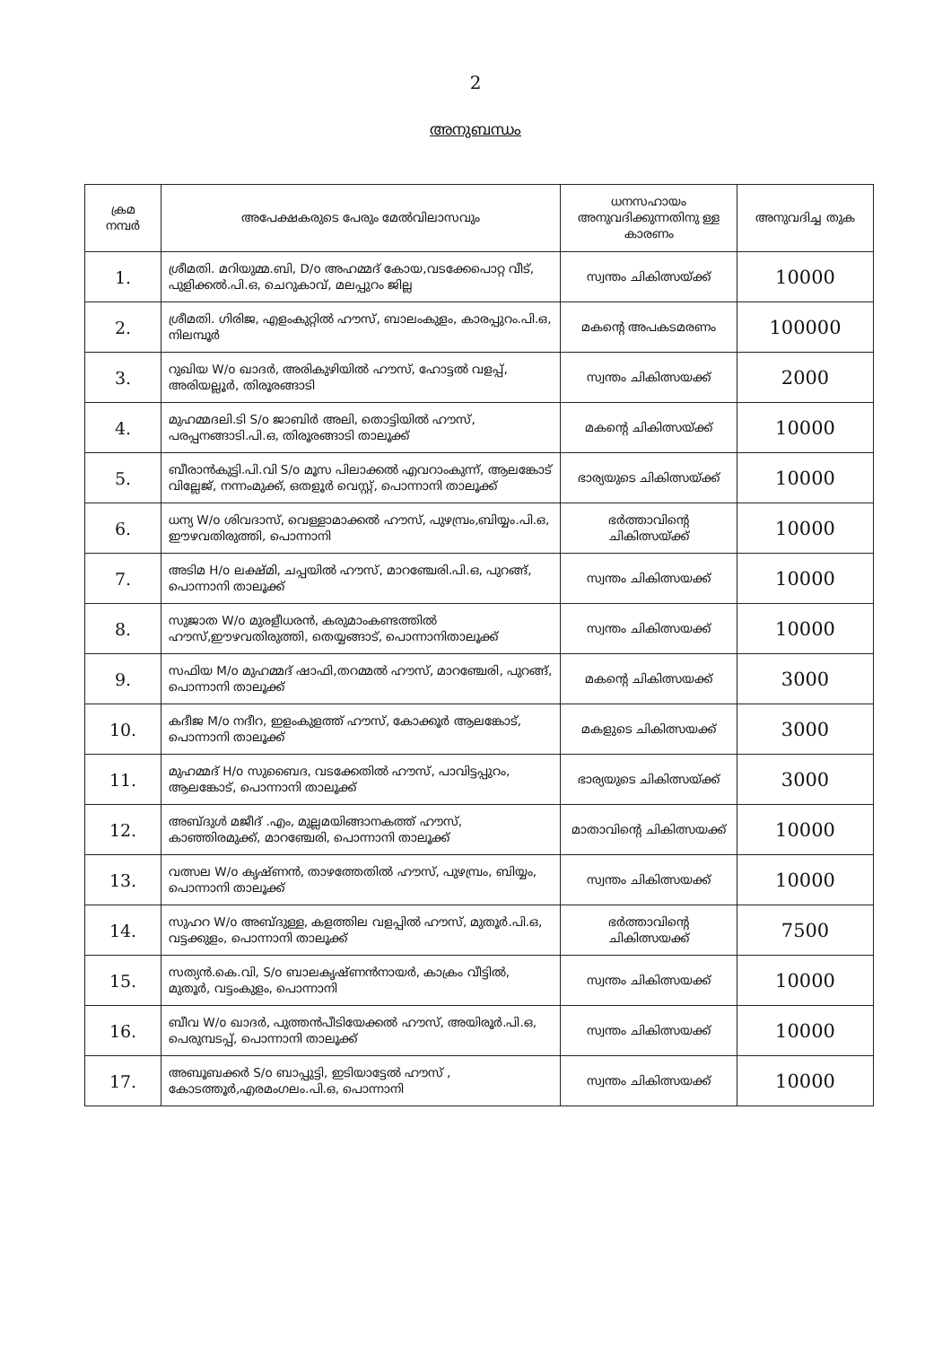2
അനുബന്ധം
| ക്രമ നമ്പർ | അപേക്ഷകരുടെ പേരും മേൽവിലാസവും | ധനസഹായം അനുവദിക്കുന്നതിനു ള്ള കാരണം | അനുവദിച്ച തുക |
| --- | --- | --- | --- |
| 1. | ശ്രീമതി. മറിയുമ്മ.ബി, D/o അഹമ്മദ് കോയ,വടക്കേപൊറ്റ വീട്, പുളിക്കൽ.പി.ഒ, ചെറുകാവ്, മലപ്പുറം ജില്ല | സ്വന്തം ചികിത്സയ്ക്ക് | 10000 |
| 2. | ശ്രീമതി. ഗിരിജ, എളംകുറ്റിൽ ഹൗസ്, ബാലംകുളം, കാരപ്പുറം.പി.ഒ, നിലമ്പൂർ | മകന്റെ അപകടമരണം | 100000 |
| 3. | റുഖിയ W/o ഖാദർ, അരികുഴിയിൽ ഹൗസ്, ഹോട്ടൽ വളപ്പ്, അരിയല്ലൂർ, തിരൂരങ്ങാടി | സ്വന്തം ചികിത്സയക്ക് | 2000 |
| 4. | മുഹമ്മദലി.ടി S/o ജാബിർ അലി, തൊട്ടിയിൽ ഹൗസ്, പരപ്പനങ്ങാടി.പി.ഒ, തിരൂരങ്ങാടി താലൂക്ക് | മകന്റെ ചികിത്സയ്ക്ക് | 10000 |
| 5. | ബീരാൻകുട്ടി.പി.വി S/o മൂസ പിലാക്കൽ എവറാംകുന്ന്, ആലങ്കോട് വില്ലേജ്, നന്നംമുക്ക്, ഒതളൂർ വെസ്റ്റ്, പൊന്നാനി താലൂക്ക് | ഭാര്യയുടെ ചികിത്സയ്ക്ക് | 10000 |
| 6. | ധന്യ W/o ശിവദാസ്, വെള്ളാമാക്കൽ ഹൗസ്, പുഴമ്പ്രം,ബിയ്യം.പി.ഒ, ഈഴവതിരുത്തി, പൊന്നാനി | ഭർത്താവിന്റെ ചികിത്സയ്ക്ക് | 10000 |
| 7. | അടിമ H/o ലക്ഷ്മി, ചപ്പയിൽ ഹൗസ്, മാറഞ്ചേരി.പി.ഒ, പുറങ്ങ്, പൊന്നാനി താലൂക്ക് | സ്വന്തം ചികിത്സയക്ക് | 10000 |
| 8. | സുജാത W/o മുരളീധരൻ, കരുമാംകണ്ടത്തിൽ ഹൗസ്,ഈഴവതിരുത്തി, തെയ്യങ്ങാട്, പൊന്നാനിതാലൂക്ക് | സ്വന്തം ചികിത്സയക്ക് | 10000 |
| 9. | സഫിയ M/o മുഹമ്മദ് ഷാഫി,തറമ്മൽ ഹൗസ്, മാറഞ്ചേരി, പുറങ്ങ്, പൊന്നാനി താലൂക്ക് | മകന്റെ ചികിത്സയക്ക് | 3000 |
| 10. | കദീജ M/o നദീറ, ഇളംകുളത്ത് ഹൗസ്, കോക്കൂർ ആലങ്കോട്, പൊന്നാനി താലൂക്ക് | മകളുടെ ചികിത്സയക്ക് | 3000 |
| 11. | മുഹമ്മദ് H/o സുബൈദ, വടക്കേതിൽ ഹൗസ്, പാവിട്ടപ്പുറം, ആലങ്കോട്, പൊന്നാനി താലൂക്ക് | ഭാര്യയുടെ ചികിത്സയ്ക്ക് | 3000 |
| 12. | അബ്ദുൾ മജീദ് .എം, മുല്ലമയിങ്ങാനകത്ത് ഹൗസ്, കാഞ്ഞിരമുക്ക്, മാറഞ്ചേരി, പൊന്നാനി താലൂക്ക് | മാതാവിന്റെ ചികിത്സയക്ക് | 10000 |
| 13. | വത്സല W/o കൃഷ്ണൻ, താഴത്തേതിൽ ഹൗസ്, പുഴമ്പ്രം, ബിയ്യം, പൊന്നാനി താലൂക്ക് | സ്വന്തം ചികിത്സയക്ക് | 10000 |
| 14. | സുഹറ W/o അബ്ദുള്ള, കളത്തില വളപ്പിൽ ഹൗസ്, മുതൂർ.പി.ഒ, വട്ടക്കുളം, പൊന്നാനി താലൂക്ക് | ഭർത്താവിന്റെ ചികിത്സയക്ക് | 7500 |
| 15. | സത്യൻ.കെ.വി, S/o ബാലകൃഷ്ണൻനായർ, കാക്രം വീട്ടിൽ, മുതൂർ, വട്ടംകുളം, പൊന്നാനി | സ്വന്തം ചികിത്സയക്ക് | 10000 |
| 16. | ബീവ W/o ഖാദർ, പുത്തൻപീടിയേക്കൽ ഹൗസ്, അയിരൂർ.പി.ഒ, പെരുമ്പടപ്പ്, പൊന്നാനി താലൂക്ക് | സ്വന്തം ചികിത്സയക്ക് | 10000 |
| 17. | അബൂബക്കർ S/o ബാപ്പുട്ടി, ഇടിയാട്ടേൽ ഹൗസ് , കോടത്തൂർ,എരമംഗലം.പി.ഒ, പൊന്നാനി | സ്വന്തം ചികിത്സയക്ക് | 10000 |